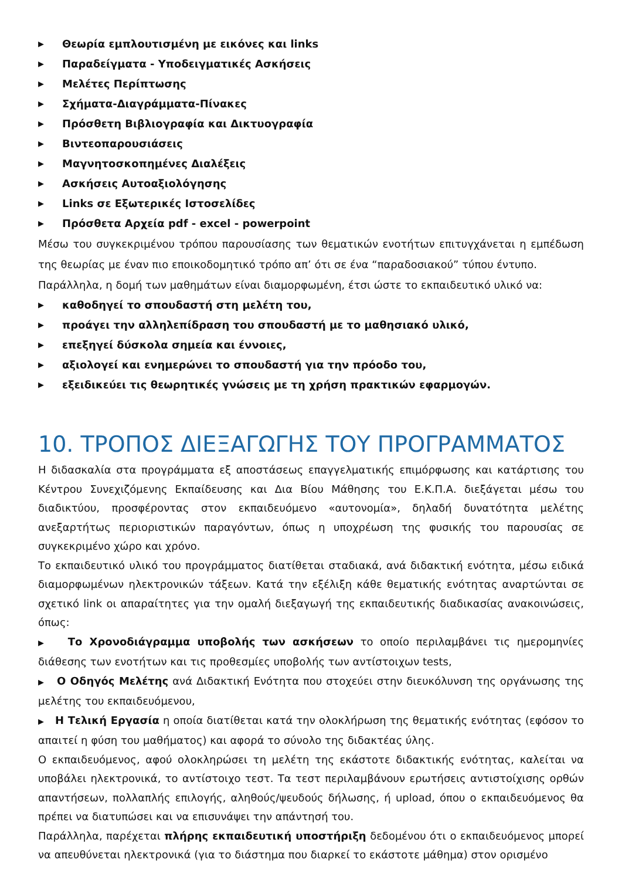▶ Θεωρία εμπλουτισμένη με εικόνες και links
▶ Παραδείγματα - Υποδειγματικές Ασκήσεις
▶ Μελέτες Περίπτωσης
▶ Σχήματα-Διαγράμματα-Πίνακες
▶ Πρόσθετη Βιβλιογραφία και Δικτυογραφία
▶ Βιντεοπαρουσιάσεις
▶ Μαγνητοσκοπημένες Διαλέξεις
▶ Ασκήσεις Αυτοαξιολόγησης
▶ Links σε Εξωτερικές Ιστοσελίδες
▶ Πρόσθετα Αρχεία pdf - excel - powerpoint
Μέσω του συγκεκριμένου τρόπου παρουσίασης των θεματικών ενοτήτων επιτυγχάνεται η εμπέδωση της θεωρίας με έναν πιο εποικοδομητικό τρόπο απ’ ότι σε ένα “παραδοσιακού” τύπου έντυπο.
Παράλληλα, η δομή των μαθημάτων είναι διαμορφωμένη, έτσι ώστε το εκπαιδευτικό υλικό να:
▶ καθοδηγεί το σπουδαστή στη μελέτη του,
▶ προάγει την αλληλεπίδραση του σπουδαστή με το μαθησιακό υλικό,
▶ επεξηγεί δύσκολα σημεία και έννοιες,
▶ αξιολογεί και ενημερώνει το σπουδαστή για την πρόοδο του,
▶ εξειδικεύει τις θεωρητικές γνώσεις με τη χρήση πρακτικών εφαρμογών.
10. ΤΡΟΠΟΣ ΔΙΕΞΑΓΩΓΗΣ ΤΟΥ ΠΡΟΓΡΑΜΜΑΤΟΣ
Η διδασκαλία στα προγράμματα εξ αποστάσεως επαγγελματικής επιμόρφωσης και κατάρτισης του Κέντρου Συνεχιζόμενης Εκπαίδευσης και Δια Βίου Μάθησης του Ε.Κ.Π.Α. διεξάγεται μέσω του διαδικτύου, προσφέροντας στον εκπαιδευόμενο «αυτονομία», δηλαδή δυνατότητα μελέτης ανεξαρτήτως περιοριστικών παραγόντων, όπως η υποχρέωση της φυσικής του παρουσίας σε συγκεκριμένο χώρο και χρόνο.
Το εκπαιδευτικό υλικό του προγράμματος διατίθεται σταδιακά, ανά διδακτική ενότητα, μέσω ειδικά διαμορφωμένων ηλεκτρονικών τάξεων. Κατά την εξέλιξη κάθε θεματικής ενότητας αναρτώνται σε σχετικό link οι απαραίτητες για την ομαλή διεξαγωγή της εκπαιδευτικής διαδικασίας ανακοινώσεις, όπως:
▶ Το Χρονοδιάγραμμα υποβολής των ασκήσεων το οποίο περιλαμβάνει τις ημερομηνίες διάθεσης των ενοτήτων και τις προθεσμίες υποβολής των αντίστοιχων tests,
▶ Ο Οδηγός Μελέτης ανά Διδακτική Ενότητα που στοχεύει στην διευκόλυνση της οργάνωσης της μελέτης του εκπαιδευόμενου,
▶ Η Τελική Εργασία η οποία διατίθεται κατά την ολοκλήρωση της θεματικής ενότητας (εφόσον το απαιτεί η φύση του μαθήματος) και αφορά το σύνολο της διδακτέας ύλης.
Ο εκπαιδευόμενος, αφού ολοκληρώσει τη μελέτη της εκάστοτε διδακτικής ενότητας, καλείται να υποβάλει ηλεκτρονικά, το αντίστοιχο τεστ. Τα τεστ περιλαμβάνουν ερωτήσεις αντιστοίχισης ορθών απαντήσεων, πολλαπλής επιλογής, αληθούς/ψευδούς δήλωσης, ή upload, όπου ο εκπαιδευόμενος θα πρέπει να διατυπώσει και να επισυνάψει την απάντησή του.
Παράλληλα, παρέχεται πλήρης εκπαιδευτική υποστήριξη δεδομένου ότι ο εκπαιδευόμενος μπορεί να απευθύνεται ηλεκτρονικά (για το διάστημα που διαρκεί το εκάστοτε μάθημα) στον ορισμένο